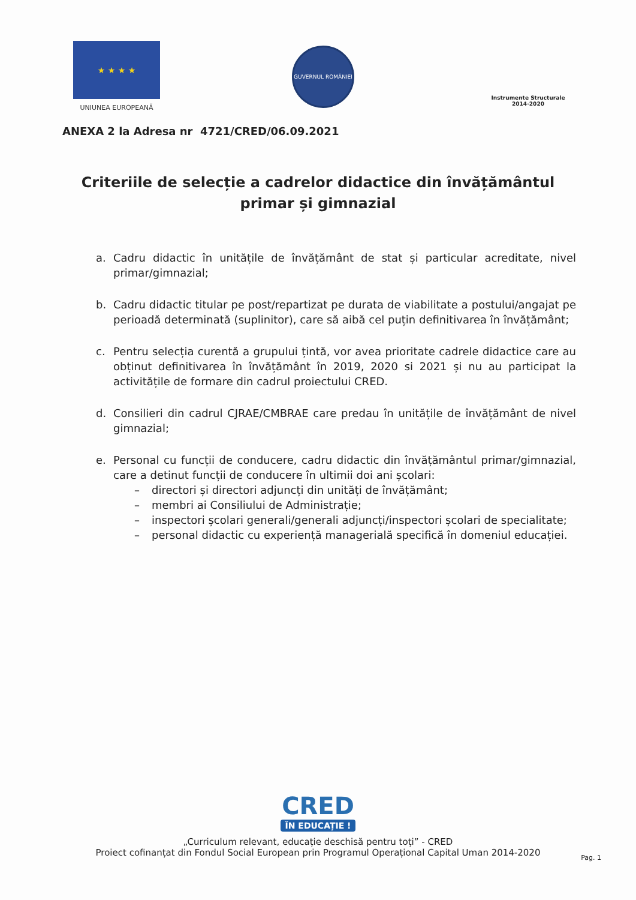★ ★ ★ ★
UNIUNEA EUROPEANĂ
GUVERNUL ROMÂNIEI
Instrumente Structurale
2014-2020
ANEXA 2 la Adresa nr 4721/CRED/06.09.2021
Criteriile de selecție a cadrelor didactice din învățământul primar și gimnazial
a. Cadru didactic în unitățile de învățământ de stat și particular acreditate, nivel primar/gimnazial;
b. Cadru didactic titular pe post/repartizat pe durata de viabilitate a postului/angajat pe perioadă determinată (suplinitor), care să aibă cel puțin definitivarea în învățământ;
c. Pentru selecția curentă a grupului țintă, vor avea prioritate cadrele didactice care au obținut definitivarea în învățământ în 2019, 2020 si 2021 și nu au participat la activitățile de formare din cadrul proiectului CRED.
d. Consilieri din cadrul CJRAE/CMBRAE care predau în unitățile de învățământ de nivel gimnazial;
e. Personal cu funcții de conducere, cadru didactic din învățământul primar/gimnazial, care a detinut funcții de conducere în ultimii doi ani școlari:
– directori și directori adjuncți din unități de învățământ;
– membri ai Consiliului de Administrație;
– inspectori școlari generali/generali adjuncți/inspectori școlari de specialitate;
– personal didactic cu experiență managerială specifică în domeniul educației.
CRED
ÎN EDUCAȚIE !
„Curriculum relevant, educație deschisă pentru toți” - CRED
Proiect cofinanțat din Fondul Social European prin Programul Operațional Capital Uman 2014-2020
Pag. 1